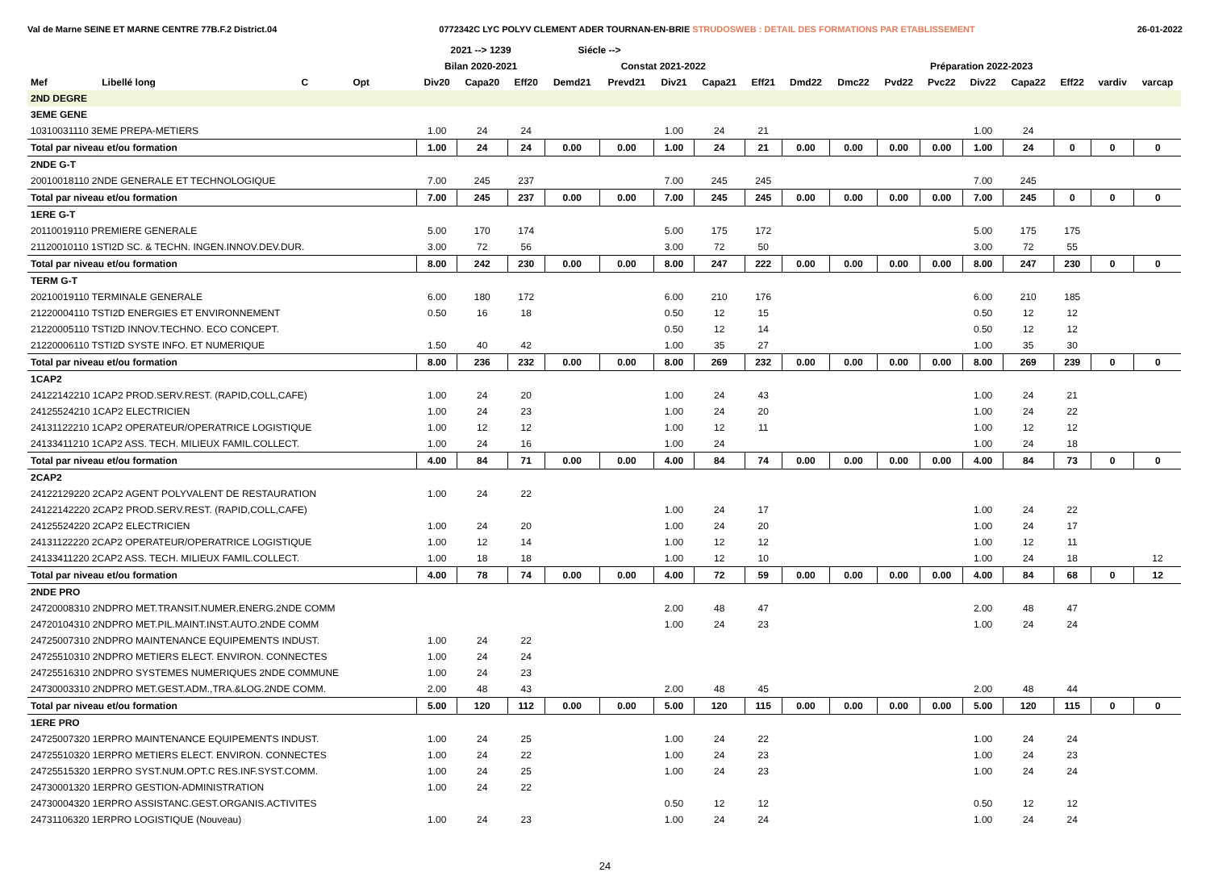Val de Marne SEINE ET MARNE CENTRE 77B.F.2 District.04 0772342C LYC POLYV CLEMENT ADER TOURNAN-EN-BRIE STRUDOSWEB : DETAIL DES FORMATIONS PAR ETABLISSEMENT 26-01-2022
| | | | | | 2021 --> 1239 | | | Siécle --> | | | | | | | | | | | | | |
| --- | --- | --- | --- | --- | --- | --- | --- | --- | --- | --- | --- | --- | --- | --- | --- | --- | --- | --- | --- | --- | --- |
| | | | | | Bilan 2020-2021 | | | Constat 2021-2022 | | | | | Préparation 2022-2023 | | | | | | | | |
| Mef | Libellé long | C | Opt | | Div20 | Capa20 | Eff20 | Demd21 | Prevd21 | Div21 | Capa21 | Eff21 | Dmd22 | Dmc22 | Pvd22 | Pvc22 | Div22 | Capa22 | Eff22 | vardiv | varcap |
| 2ND DEGRE | | | | | | | | | | | | | | | | | | | | | |
| 3EME GENE | | | | | | | | | | | | | | | | | | | | | |
| 10310031110 3EME PREPA-METIERS | | | | | 1.00 | 24 | 24 | | | 1.00 | 24 | 21 | | | | | 1.00 | 24 | | | |
| Total par niveau et/ou formation | | | | | 1.00 | 24 | 24 | 0.00 | 0.00 | 1.00 | 24 | 21 | 0.00 | 0.00 | 0.00 | 0.00 | 1.00 | 24 | 0 | 0 | 0 |
| 2NDE G-T | | | | | | | | | | | | | | | | | | | | | |
| 20010018110 2NDE GENERALE ET TECHNOLOGIQUE | | | | | 7.00 | 245 | 237 | | | 7.00 | 245 | 245 | | | | | 7.00 | 245 | | | |
| Total par niveau et/ou formation | | | | | 7.00 | 245 | 237 | 0.00 | 0.00 | 7.00 | 245 | 245 | 0.00 | 0.00 | 0.00 | 0.00 | 7.00 | 245 | 0 | 0 | 0 |
| 1ERE G-T | | | | | | | | | | | | | | | | | | | | | |
| 20110019110 PREMIERE GENERALE | | | | | 5.00 | 170 | 174 | | | 5.00 | 175 | 172 | | | | | 5.00 | 175 | 175 | | |
| 21120010110 1STI2D SC. & TECHN. INGEN.INNOV.DEV.DUR. | | | | | 3.00 | 72 | 56 | | | 3.00 | 72 | 50 | | | | | 3.00 | 72 | 55 | | |
| Total par niveau et/ou formation | | | | | 8.00 | 242 | 230 | 0.00 | 0.00 | 8.00 | 247 | 222 | 0.00 | 0.00 | 0.00 | 0.00 | 8.00 | 247 | 230 | 0 | 0 |
| TERM G-T | | | | | | | | | | | | | | | | | | | | | |
| 20210019110 TERMINALE GENERALE | | | | | 6.00 | 180 | 172 | | | 6.00 | 210 | 176 | | | | | 6.00 | 210 | 185 | | |
| 21220004110 TSTI2D ENERGIES ET ENVIRONNEMENT | | | | | 0.50 | 16 | 18 | | | 0.50 | 12 | 15 | | | | | 0.50 | 12 | 12 | | |
| 21220005110 TSTI2D INNOV.TECHNO. ECO CONCEPT. | | | | | | | | | | 0.50 | 12 | 14 | | | | | 0.50 | 12 | 12 | | |
| 21220006110 TSTI2D SYSTE INFO. ET NUMERIQUE | | | | | 1.50 | 40 | 42 | | | 1.00 | 35 | 27 | | | | | 1.00 | 35 | 30 | | |
| Total par niveau et/ou formation | | | | | 8.00 | 236 | 232 | 0.00 | 0.00 | 8.00 | 269 | 232 | 0.00 | 0.00 | 0.00 | 0.00 | 8.00 | 269 | 239 | 0 | 0 |
| 1CAP2 | | | | | | | | | | | | | | | | | | | | | |
| 24122142210 1CAP2 PROD.SERV.REST. (RAPID,COLL,CAFE) | | | | | 1.00 | 24 | 20 | | | 1.00 | 24 | 43 | | | | | 1.00 | 24 | 21 | | |
| 24125524210 1CAP2 ELECTRICIEN | | | | | 1.00 | 24 | 23 | | | 1.00 | 24 | 20 | | | | | 1.00 | 24 | 22 | | |
| 24131122210 1CAP2 OPERATEUR/OPERATRICE LOGISTIQUE | | | | | 1.00 | 12 | 12 | | | 1.00 | 12 | 11 | | | | | 1.00 | 12 | 12 | | |
| 24133411210 1CAP2 ASS. TECH. MILIEUX FAMIL.COLLECT. | | | | | 1.00 | 24 | 16 | | | 1.00 | 24 | | | | | | 1.00 | 24 | 18 | | |
| Total par niveau et/ou formation | | | | | 4.00 | 84 | 71 | 0.00 | 0.00 | 4.00 | 84 | 74 | 0.00 | 0.00 | 0.00 | 0.00 | 4.00 | 84 | 73 | 0 | 0 |
| 2CAP2 | | | | | | | | | | | | | | | | | | | | | |
| 24122129220 2CAP2 AGENT POLYVALENT DE RESTAURATION | | | | | 1.00 | 24 | 22 | | | | | | | | | | | | | | |
| 24122142220 2CAP2 PROD.SERV.REST. (RAPID,COLL,CAFE) | | | | | | | | | | 1.00 | 24 | 17 | | | | | 1.00 | 24 | 22 | | |
| 24125524220 2CAP2 ELECTRICIEN | | | | | 1.00 | 24 | 20 | | | 1.00 | 24 | 20 | | | | | 1.00 | 24 | 17 | | |
| 24131122220 2CAP2 OPERATEUR/OPERATRICE LOGISTIQUE | | | | | 1.00 | 12 | 14 | | | 1.00 | 12 | 12 | | | | | 1.00 | 12 | 11 | | |
| 24133411220 2CAP2 ASS. TECH. MILIEUX FAMIL.COLLECT. | | | | | 1.00 | 18 | 18 | | | 1.00 | 12 | 10 | | | | | 1.00 | 24 | 18 | | 12 |
| Total par niveau et/ou formation | | | | | 4.00 | 78 | 74 | 0.00 | 0.00 | 4.00 | 72 | 59 | 0.00 | 0.00 | 0.00 | 0.00 | 4.00 | 84 | 68 | 0 | 12 |
| 2NDE PRO | | | | | | | | | | | | | | | | | | | | | |
| 24720008310 2NDPRO MET.TRANSIT.NUMER.ENERG.2NDE COMM | | | | | | | | | | 2.00 | 48 | 47 | | | | | 2.00 | 48 | 47 | | |
| 24720104310 2NDPRO MET.PIL.MAINT.INST.AUTO.2NDE COMM | | | | | | | | | | 1.00 | 24 | 23 | | | | | 1.00 | 24 | 24 | | |
| 24725007310 2NDPRO MAINTENANCE EQUIPEMENTS INDUST. | | | | | 1.00 | 24 | 22 | | | | | | | | | | | | | | |
| 24725510310 2NDPRO METIERS ELECT. ENVIRON. CONNECTES | | | | | 1.00 | 24 | 24 | | | | | | | | | | | | | | |
| 24725516310 2NDPRO SYSTEMES NUMERIQUES 2NDE COMMUNE | | | | | 1.00 | 24 | 23 | | | | | | | | | | | | | | |
| 24730003310 2NDPRO MET.GEST.ADM.,TRA.&LOG.2NDE COMM. | | | | | 2.00 | 48 | 43 | | | 2.00 | 48 | 45 | | | | | 2.00 | 48 | 44 | | |
| Total par niveau et/ou formation | | | | | 5.00 | 120 | 112 | 0.00 | 0.00 | 5.00 | 120 | 115 | 0.00 | 0.00 | 0.00 | 0.00 | 5.00 | 120 | 115 | 0 | 0 |
| 1ERE PRO | | | | | | | | | | | | | | | | | | | | | |
| 24725007320 1ERPRO MAINTENANCE EQUIPEMENTS INDUST. | | | | | 1.00 | 24 | 25 | | | 1.00 | 24 | 22 | | | | | 1.00 | 24 | 24 | | |
| 24725510320 1ERPRO METIERS ELECT. ENVIRON. CONNECTES | | | | | 1.00 | 24 | 22 | | | 1.00 | 24 | 23 | | | | | 1.00 | 24 | 23 | | |
| 24725515320 1ERPRO SYST.NUM.OPT.C RES.INF.SYST.COMM. | | | | | 1.00 | 24 | 25 | | | 1.00 | 24 | 23 | | | | | 1.00 | 24 | 24 | | |
| 24730001320 1ERPRO GESTION-ADMINISTRATION | | | | | 1.00 | 24 | 22 | | | | | | | | | | | | | | |
| 24730004320 1ERPRO ASSISTANC.GEST.ORGANIS.ACTIVITES | | | | | | | | | | 0.50 | 12 | 12 | | | | | 0.50 | 12 | 12 | | |
| 24731106320 1ERPRO LOGISTIQUE (Nouveau) | | | | | 1.00 | 24 | 23 | | | 1.00 | 24 | 24 | | | | | 1.00 | 24 | 24 | | |
24